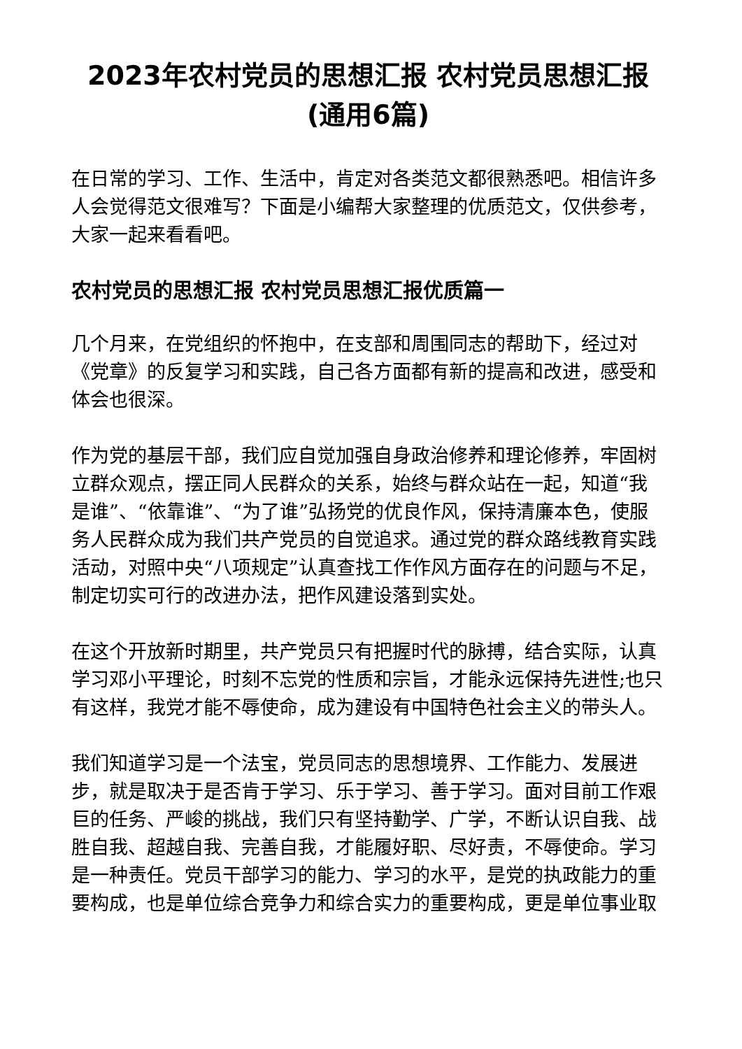2023年农村党员的思想汇报 农村党员思想汇报(通用6篇)
在日常的学习、工作、生活中，肯定对各类范文都很熟悉吧。相信许多人会觉得范文很难写？下面是小编帮大家整理的优质范文，仅供参考，大家一起来看看吧。
农村党员的思想汇报 农村党员思想汇报优质篇一
几个月来，在党组织的怀抱中，在支部和周围同志的帮助下，经过对《党章》的反复学习和实践，自己各方面都有新的提高和改进，感受和体会也很深。
作为党的基层干部，我们应自觉加强自身政治修养和理论修养，牢固树立群众观点，摆正同人民群众的关系，始终与群众站在一起，知道“我是谁”、“依靠谁”、“为了谁”弘扬党的优良作风，保持清廉本色，使服务人民群众成为我们共产党员的自觉追求。通过党的群众路线教育实践活动，对照中央“八项规定”认真查找工作作风方面存在的问题与不足，制定切实可行的改进办法，把作风建设落到实处。
在这个开放新时期里，共产党员只有把握时代的脉搏，结合实际，认真学习邓小平理论，时刻不忘党的性质和宗旨，才能永远保持先进性;也只有这样，我党才能不辱使命，成为建设有中国特色社会主义的带头人。
我们知道学习是一个法宝，党员同志的思想境界、工作能力、发展进步，就是取决于是否肯于学习、乐于学习、善于学习。面对目前工作艰巨的任务、严峻的挑战，我们只有坚持勤学、广学，不断认识自我、战胜自我、超越自我、完善自我，才能履好职、尽好责，不辱使命。学习是一种责任。党员干部学习的能力、学习的水平，是党的执政能力的重要构成，也是单位综合竞争力和综合实力的重要构成，更是单位事业取